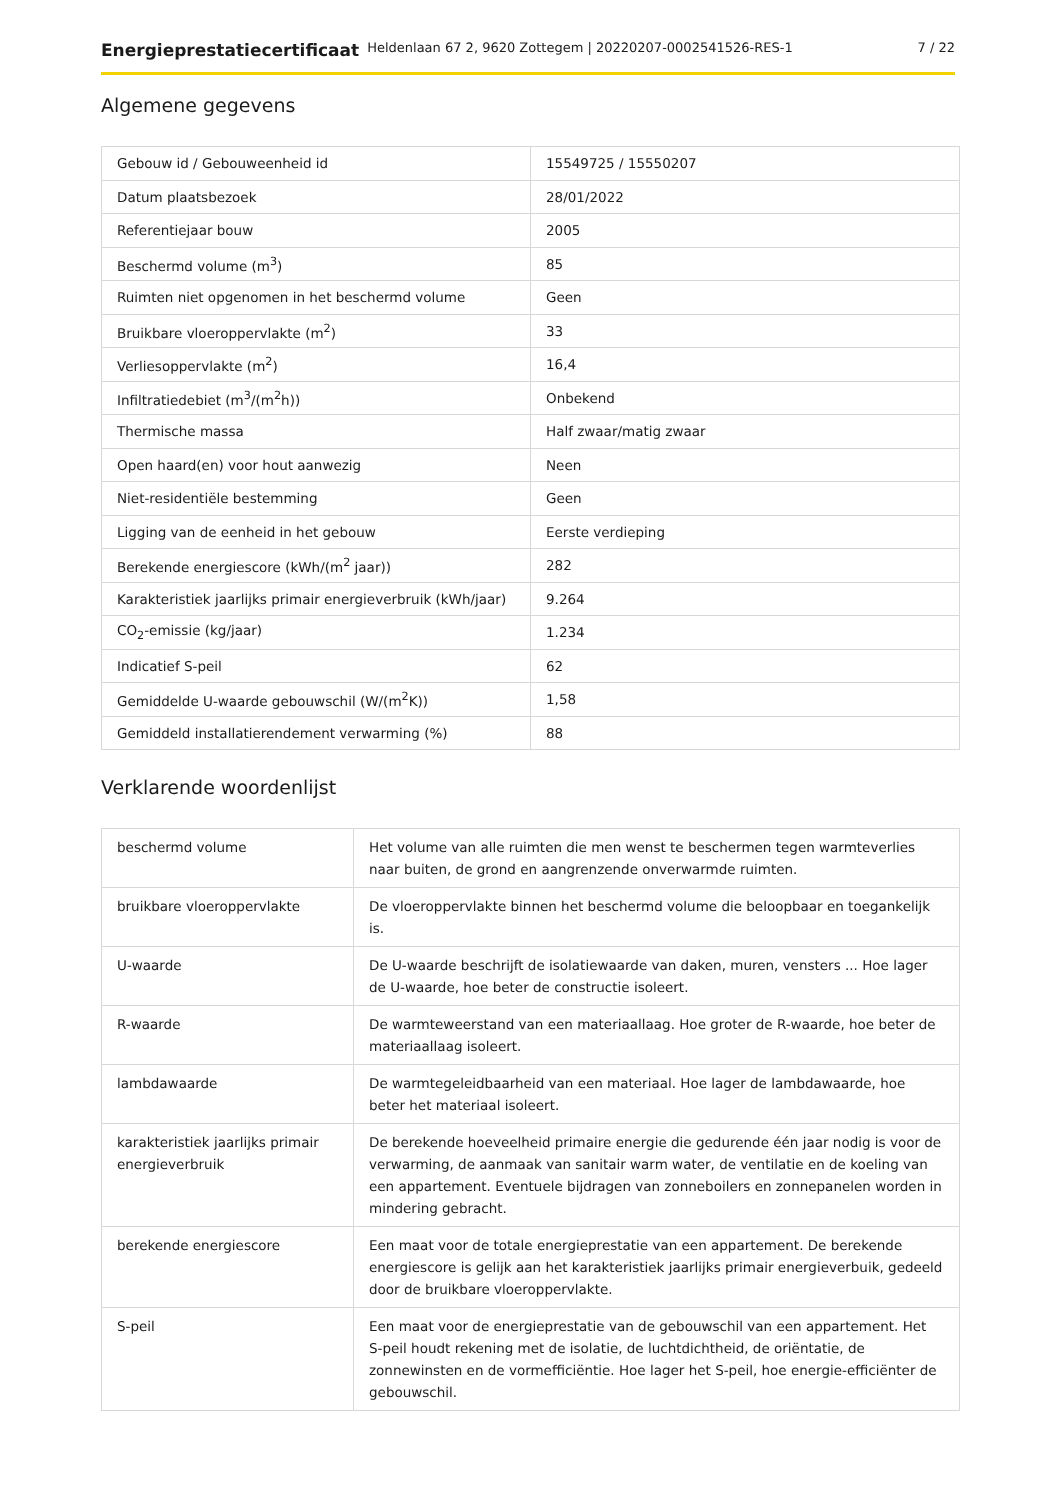Energieprestatiecertificaat Heldenlaan 67 2, 9620 Zottegem | 20220207-0002541526-RES-1 7 / 22
Algemene gegevens
| Gebouw id / Gebouweenheid id | 15549725 / 15550207 |
| Datum plaatsbezoek | 28/01/2022 |
| Referentiejaar bouw | 2005 |
| Beschermd volume (m<sup>3</sup>) | 85 |
| Ruimten niet opgenomen in het beschermd volume | Geen |
| Bruikbare vloeroppervlakte (m<sup>2</sup>) | 33 |
| Verliesoppervlakte (m<sup>2</sup>) | 16,4 |
| Infiltratiedebiet (m<sup>3</sup>/(m<sup>2</sup>h)) | Onbekend |
| Thermische massa | Half zwaar/matig zwaar |
| Open haard(en) voor hout aanwezig | Neen |
| Niet-residentiële bestemming | Geen |
| Ligging van de eenheid in het gebouw | Eerste verdieping |
| Berekende energiescore (kWh/(m<sup>2</sup> jaar)) | 282 |
| Karakteristiek jaarlijks primair energieverbruik (kWh/jaar) | 9.264 |
| CO<sub>2</sub>-emissie (kg/jaar) | 1.234 |
| Indicatief S-peil | 62 |
| Gemiddelde U-waarde gebouwschil (W/(m<sup>2</sup>K)) | 1,58 |
| Gemiddeld installatierendement verwarming (%) | 88 |
Verklarende woordenlijst
| beschermd volume | Het volume van alle ruimten die men wenst te beschermen tegen warmteverlies naar buiten, de grond en aangrenzende onverwarmde ruimten. |
| bruikbare vloeroppervlakte | De vloeroppervlakte binnen het beschermd volume die beloopbaar en toegankelijk is. |
| U-waarde | De U-waarde beschrijft de isolatiewaarde van daken, muren, vensters ... Hoe lager de U-waarde, hoe beter de constructie isoleert. |
| R-waarde | De warmteweerstand van een materiaallaag. Hoe groter de R-waarde, hoe beter de materiaallaag isoleert. |
| lambdawaarde | De warmtegeleidbaarheid van een materiaal. Hoe lager de lambdawaarde, hoe beter het materiaal isoleert. |
| karakteristiek jaarlijks primair energieverbruik | De berekende hoeveelheid primaire energie die gedurende één jaar nodig is voor de verwarming, de aanmaak van sanitair warm water, de ventilatie en de koeling van een appartement. Eventuele bijdragen van zonneboilers en zonnepanelen worden in mindering gebracht. |
| berekende energiescore | Een maat voor de totale energieprestatie van een appartement. De berekende energiescore is gelijk aan het karakteristiek jaarlijks primair energieverbuik, gedeeld door de bruikbare vloeroppervlakte. |
| S-peil | Een maat voor de energieprestatie van de gebouwschil van een appartement. Het S-peil houdt rekening met de isolatie, de luchtdichtheid, de oriëntatie, de zonnewinsten en de vormefficiëntie. Hoe lager het S-peil, hoe energie-efficiënter de gebouwschil. |